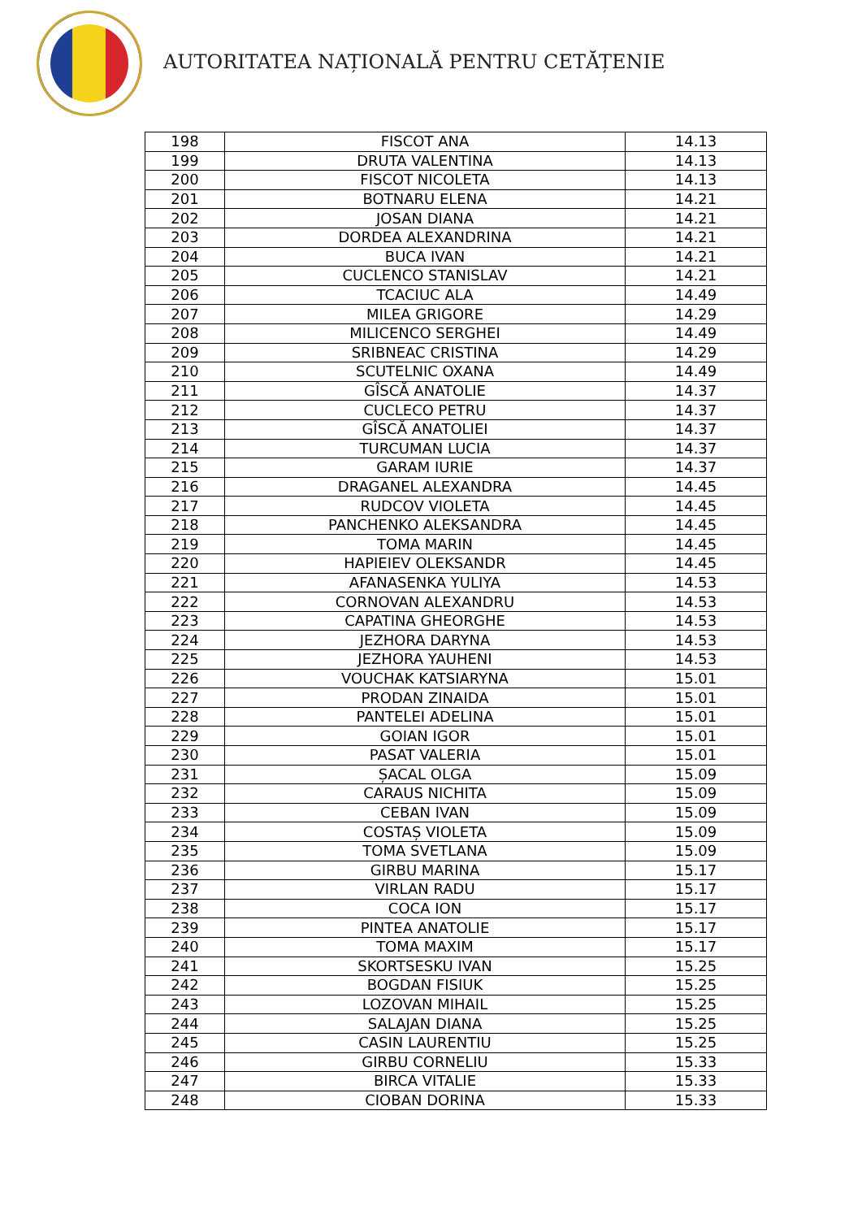AUTORITATEA NAȚIONALĂ PENTRU CETĂȚENIE
| 198 | FISCOT ANA | 14.13 |
| 199 | DRUTA VALENTINA | 14.13 |
| 200 | FISCOT NICOLETA | 14.13 |
| 201 | BOTNARU ELENA | 14.21 |
| 202 | JOSAN DIANA | 14.21 |
| 203 | DORDEA ALEXANDRINA | 14.21 |
| 204 | BUCA IVAN | 14.21 |
| 205 | CUCLENCO STANISLAV | 14.21 |
| 206 | TCACIUC ALA | 14.49 |
| 207 | MILEA GRIGORE | 14.29 |
| 208 | MILICENCO SERGHEI | 14.49 |
| 209 | SRIBNEAC CRISTINA | 14.29 |
| 210 | SCUTELNIC OXANA | 14.49 |
| 211 | GÎSCĂ ANATOLIE | 14.37 |
| 212 | CUCLECO PETRU | 14.37 |
| 213 | GÎSCĂ ANATOLIEI | 14.37 |
| 214 | TURCUMAN LUCIA | 14.37 |
| 215 | GARAM IURIE | 14.37 |
| 216 | DRAGANEL ALEXANDRA | 14.45 |
| 217 | RUDCOV VIOLETA | 14.45 |
| 218 | PANCHENKO ALEKSANDRA | 14.45 |
| 219 | TOMA MARIN | 14.45 |
| 220 | HAPIEIEV OLEKSANDR | 14.45 |
| 221 | AFANASENKA YULIYA | 14.53 |
| 222 | CORNOVAN ALEXANDRU | 14.53 |
| 223 | CAPATINA GHEORGHE | 14.53 |
| 224 | JEZHORA DARYNA | 14.53 |
| 225 | JEZHORA YAUHENI | 14.53 |
| 226 | VOUCHAK KATSIARYNA | 15.01 |
| 227 | PRODAN ZINAIDA | 15.01 |
| 228 | PANTELEI ADELINA | 15.01 |
| 229 | GOIAN IGOR | 15.01 |
| 230 | PASAT VALERIA | 15.01 |
| 231 | ȘACAL OLGA | 15.09 |
| 232 | CARAUS NICHITA | 15.09 |
| 233 | CEBAN IVAN | 15.09 |
| 234 | COSTAȘ VIOLETA | 15.09 |
| 235 | TOMA SVETLANA | 15.09 |
| 236 | GIRBU MARINA | 15.17 |
| 237 | VIRLAN RADU | 15.17 |
| 238 | COCA ION | 15.17 |
| 239 | PINTEA ANATOLIE | 15.17 |
| 240 | TOMA MAXIM | 15.17 |
| 241 | SKORTSESKU IVAN | 15.25 |
| 242 | BOGDAN FISIUK | 15.25 |
| 243 | LOZOVAN MIHAIL | 15.25 |
| 244 | SALAJAN DIANA | 15.25 |
| 245 | CASIN LAURENTIU | 15.25 |
| 246 | GIRBU CORNELIU | 15.33 |
| 247 | BIRCA VITALIE | 15.33 |
| 248 | CIOBAN DORINA | 15.33 |